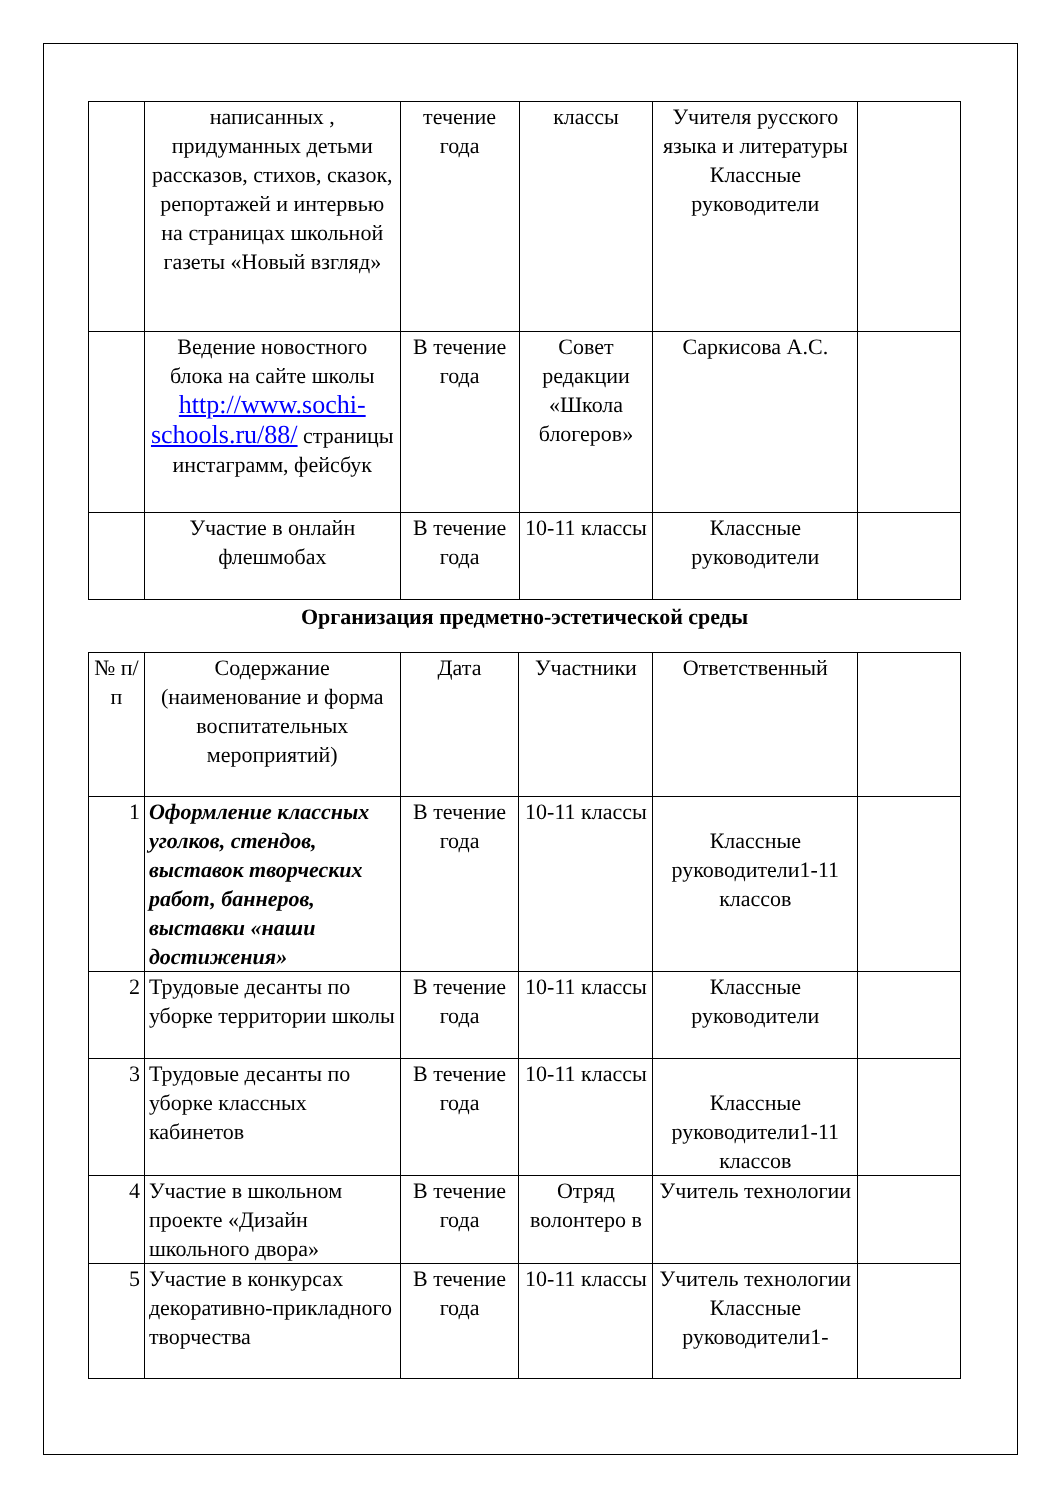| | написанных , придуманных детьми рассказов, стихов, сказок, репортажей и интервью на страницах школьной газеты «Новый взгляд» | течение года | классы | Учителя русского языка и литературы Классные руководители | |
| | Ведение новостного блока на сайте школы http://www.sochi-schools.ru/88/ страницы инстаграмм, фейсбук | В течение года | Совет редакции «Школа блогеров» | Саркисова А.С. | |
| | Участие в онлайн флешмобах | В течение года | 10-11 классы | Классные руководители | |
Организация предметно-эстетической среды
| № п/п | Содержание (наименование и форма воспитательных мероприятий) | Дата | Участники | Ответственный | |
| --- | --- | --- | --- | --- | --- |
| 1 | Оформление классных уголков, стендов, выставок творческих работ, баннеров, выставки «наши достижения» | В течение года | 10-11 классы | Классные руководители1-11 классов | |
| 2 | Трудовые десанты по уборке территории школы | В течение года | 10-11 классы | Классные руководители | |
| 3 | Трудовые десанты по уборке классных кабинетов | В течение года | 10-11 классы | Классные руководители1-11 классов | |
| 4 | Участие в школьном проекте «Дизайн школьного двора» | В течение года | Отряд волонтеро в | Учитель технологии | |
| 5 | Участие в конкурсах декоративно-прикладного творчества | В течение года | 10-11 классы | Учитель технологии Классные руководители1- | |